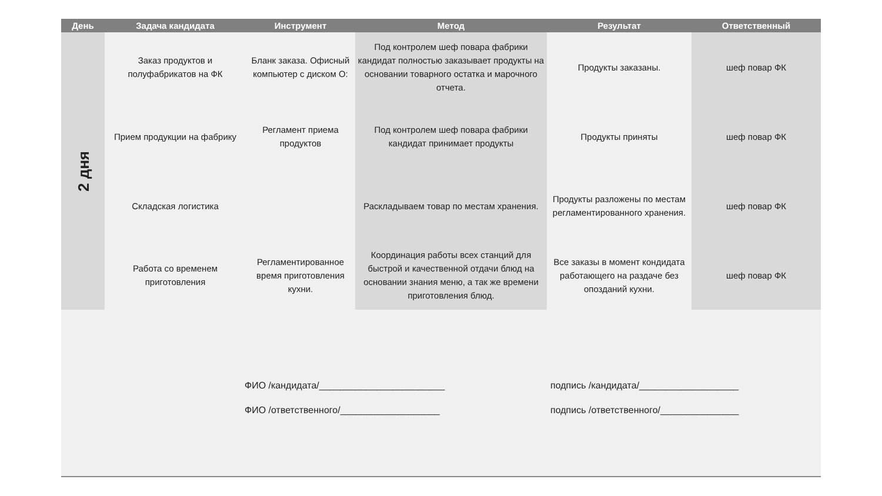| День | Задача кандидата | Инструмент | Метод | Результат | Ответственный |
| --- | --- | --- | --- | --- | --- |
| 2 дня | Заказ продуктов и полуфабрикатов на ФК | Бланк заказа. Офисный компьютер с диском О: | Под контролем шеф повара фабрики кандидат полностью заказывает продукты на основании товарного остатка и марочного отчета. | Продукты заказаны. | шеф повар ФК |
| | Прием продукции на фабрику | Регламент приема продуктов | Под контролем шеф повара фабрики кандидат принимает продукты | Продукты приняты | шеф повар ФК |
| | Складская логистика | | Раскладываем товар по местам хранения. | Продукты разложены по местам регламентированного хранения. | шеф повар ФК |
| | Работа со временем приготовления | Регламентированное время приготовления кухни. | Координация работы всех станций для быстрой и качественной отдачи блюд на основании знания меню, а так же времени приготовления блюд. | Все заказы в момент кондидата работающего на раздаче без опозданий кухни. | шеф повар ФК |
ФИО /кандидата/________________________
подпись /кандидата/___________________
ФИО /ответственного/___________________
подпись /ответственного/_______________